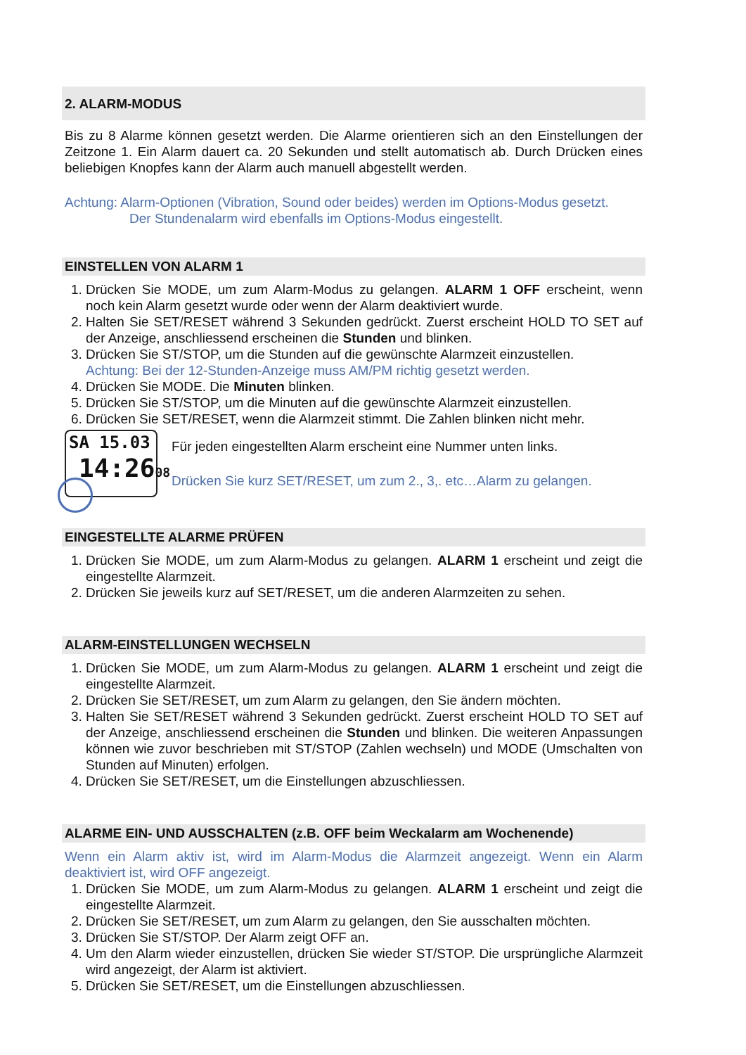2. ALARM-MODUS
Bis zu 8 Alarme können gesetzt werden. Die Alarme orientieren sich an den Einstellungen der Zeitzone 1. Ein Alarm dauert ca. 20 Sekunden und stellt automatisch ab. Durch Drücken eines beliebigen Knopfes kann der Alarm auch manuell abgestellt werden.
Achtung: Alarm-Optionen (Vibration, Sound oder beides) werden im Options-Modus gesetzt.
Der Stundenalarm wird ebenfalls im Options-Modus eingestellt.
EINSTELLEN VON ALARM 1
1. Drücken Sie MODE, um zum Alarm-Modus zu gelangen. ALARM 1 OFF erscheint, wenn noch kein Alarm gesetzt wurde oder wenn der Alarm deaktiviert wurde.
2. Halten Sie SET/RESET während 3 Sekunden gedrückt. Zuerst erscheint HOLD TO SET auf der Anzeige, anschliessend erscheinen die Stunden und blinken.
3. Drücken Sie ST/STOP, um die Stunden auf die gewünschte Alarmzeit einzustellen.
Achtung: Bei der 12-Stunden-Anzeige muss AM/PM richtig gesetzt werden.
4. Drücken Sie MODE. Die Minuten blinken.
5. Drücken Sie ST/STOP, um die Minuten auf die gewünschte Alarmzeit einzustellen.
6. Drücken Sie SET/RESET, wenn die Alarmzeit stimmt. Die Zahlen blinken nicht mehr.
SA 15.03
14:2608
Für jeden eingestellten Alarm erscheint eine Nummer unten links.
Drücken Sie kurz SET/RESET, um zum 2., 3,. etc…Alarm zu gelangen.
EINGESTELLTE ALARME PRÜFEN
1. Drücken Sie MODE, um zum Alarm-Modus zu gelangen. ALARM 1 erscheint und zeigt die eingestellte Alarmzeit.
2. Drücken Sie jeweils kurz auf SET/RESET, um die anderen Alarmzeiten zu sehen.
ALARM-EINSTELLUNGEN WECHSELN
1. Drücken Sie MODE, um zum Alarm-Modus zu gelangen. ALARM 1 erscheint und zeigt die eingestellte Alarmzeit.
2. Drücken Sie SET/RESET, um zum Alarm zu gelangen, den Sie ändern möchten.
3. Halten Sie SET/RESET während 3 Sekunden gedrückt. Zuerst erscheint HOLD TO SET auf der Anzeige, anschliessend erscheinen die Stunden und blinken. Die weiteren Anpassungen können wie zuvor beschrieben mit ST/STOP (Zahlen wechseln) und MODE (Umschalten von Stunden auf Minuten) erfolgen.
4. Drücken Sie SET/RESET, um die Einstellungen abzuschliessen.
ALARME EIN- UND AUSSCHALTEN (z.B. OFF beim Weckalarm am Wochenende)
Wenn ein Alarm aktiv ist, wird im Alarm-Modus die Alarmzeit angezeigt. Wenn ein Alarm deaktiviert ist, wird OFF angezeigt.
1. Drücken Sie MODE, um zum Alarm-Modus zu gelangen. ALARM 1 erscheint und zeigt die eingestellte Alarmzeit.
2. Drücken Sie SET/RESET, um zum Alarm zu gelangen, den Sie ausschalten möchten.
3. Drücken Sie ST/STOP. Der Alarm zeigt OFF an.
4. Um den Alarm wieder einzustellen, drücken Sie wieder ST/STOP. Die ursprüngliche Alarmzeit wird angezeigt, der Alarm ist aktiviert.
5. Drücken Sie SET/RESET, um die Einstellungen abzuschliessen.